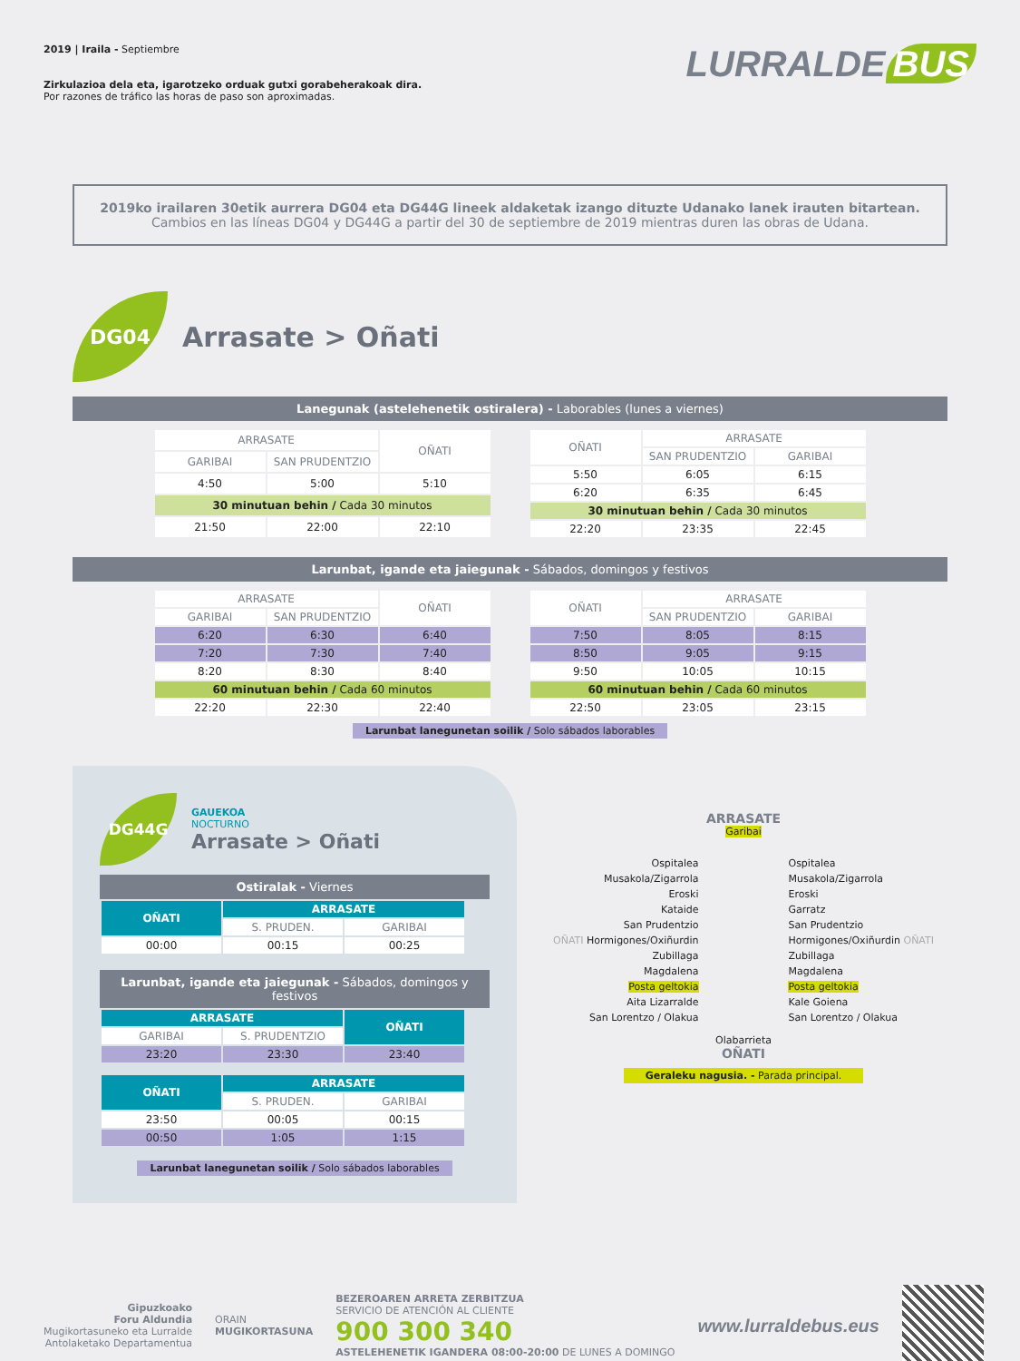2019 | Iraila - Septiembre
Zirkulazioa dela eta, igarotzeko orduak gutxi gorabeherakoak dira.
Por razones de tráfico las horas de paso son aproximadas.
LURRALDE BUS
2019ko irailaren 30etik aurrera DG04 eta DG44G lineek aldaketak izango dituzte Udanako lanek irauten bitartean.
Cambios en las líneas DG04 y DG44G a partir del 30 de septiembre de 2019 mientras duren las obras de Udana.
DG04
Arrasate > Oñati
Lanegunak (astelehenetik ostiralera) - Laborables (lunes a viernes)
| ARRASATE | | OÑATI |
| --- | --- | --- |
| GARIBAI | SAN PRUDENTZIO | |
| 4:50 | 5:00 | 5:10 |
| 30 minutuan behin / Cada 30 minutos | | |
| 21:50 | 22:00 | 22:10 |
| OÑATI | ARRASATE | |
| --- | --- | --- |
| | SAN PRUDENTZIO | GARIBAI |
| 5:50 | 6:05 | 6:15 |
| 6:20 | 6:35 | 6:45 |
| 30 minutuan behin / Cada 30 minutos | | |
| 22:20 | 23:35 | 22:45 |
Larunbat, igande eta jaiegunak - Sábados, domingos y festivos
| ARRASATE | | OÑATI |
| --- | --- | --- |
| GARIBAI | SAN PRUDENTZIO | |
| 6:20 | 6:30 | 6:40 |
| 7:20 | 7:30 | 7:40 |
| 8:20 | 8:30 | 8:40 |
| 60 minutuan behin / Cada 60 minutos | | |
| 22:20 | 22:30 | 22:40 |
| OÑATI | ARRASATE | |
| --- | --- | --- |
| | SAN PRUDENTZIO | GARIBAI |
| 7:50 | 8:05 | 8:15 |
| 8:50 | 9:05 | 9:15 |
| 9:50 | 10:05 | 10:15 |
| 60 minutuan behin / Cada 60 minutos | | |
| 22:50 | 23:05 | 23:15 |
Larunbat lanegunetan soilik / Solo sábados laborables
DG44G
GAUEKOA
NOCTURNO
Arrasate > Oñati
Ostiralak - Viernes
| OÑATI | ARRASATE | |
| --- | --- | --- |
| | S. PRUDEN. | GARIBAI |
| 00:00 | 00:15 | 00:25 |
Larunbat, igande eta jaiegunak - Sábados, domingos y festivos
| ARRASATE | | OÑATI |
| --- | --- | --- |
| GARIBAI | S. PRUDENTZIO | |
| 23:20 | 23:30 | 23:40 |
| OÑATI | ARRASATE | |
| --- | --- | --- |
| | S. PRUDEN. | GARIBAI |
| 23:50 | 00:05 | 00:15 |
| 00:50 | 1:05 | 1:15 |
Larunbat lanegunetan soilik / Solo sábados laborables
ARRASATE
Garibai
Ospitalea
Musakola/Zigarrola
Eroski
Kataide
San Prudentzio
OÑATI Hormigones/Oxiñurdin
Zubillaga
Magdalena
Posta geltokia
Aita Lizarralde
San Lorentzo / Olakua
Ospitalea
Musakola/Zigarrola
Eroski
Garratz
San Prudentzio
Hormigones/Oxiñurdin OÑATI
Zubillaga
Magdalena
Posta geltokia
Kale Goiena
San Lorentzo / Olakua
Olabarrieta
OÑATI
Geraleku nagusia. - Parada principal.
Gipuzkoako
Foru Aldundia
Mugikortasuneko eta Lurralde
Antolaketako Departamentua
ORAIN
MUGIKORTASUNA
BEZEROAREN ARRETA ZERBITZUA
SERVICIO DE ATENCIÓN AL CLIENTE
900 300 340
ASTELEHENETIK IGANDERA 08:00-20:00 DE LUNES A DOMINGO
www.lurraldebus.eus